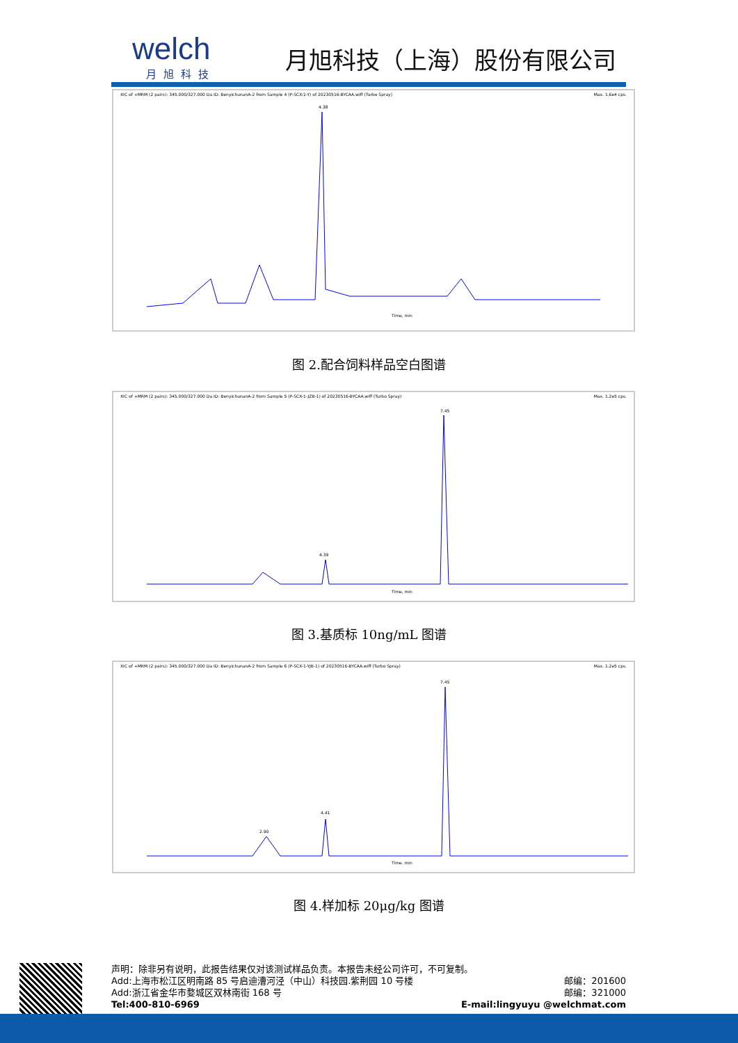welch
月旭科技
月旭科技（上海）股份有限公司
XIC of +MRM (2 pairs): 345.000/327.000 Da ID: BenyichunanA-2 from Sample 4 (P-SCX-1-Y) of 20230516-BYCAA.wiff (Turbo Spray) Max. 1.6e4 cps.
Time, min
4.38
图 2.配合饲料样品空白图谱
XIC of +MRM (2 pairs): 345.000/327.000 Da ID: BenyichunanA-2 from Sample 5 (P-SCX-1-JZB-1) of 20230516-BYCAA.wiff (Turbo Spray) Max. 1.2e5 cps.
Time, min
7.45
4.39
图 3.基质标 10ng/mL 图谱
XIC of +MRM (2 pairs): 345.000/327.000 Da ID: BenyichunanA-2 from Sample 6 (P-SCX-1-YJB-1) of 20230516-BYCAA.wiff (Turbo Spray) Max. 1.2e5 cps.
Time, min
7.45
4.41
2.90
图 4.样加标 20μg/kg 图谱
声明：除非另有说明，此报告结果仅对该测试样品负责。本报告未经公司许可，不可复制。
Add:上海市松江区明南路 85 号启迪漕河泾（中山）科技园.紫荆园 10 号楼 邮编：201600
Add:浙江省金华市婺城区双林南街 168 号 邮编：321000
Tel:400-810-6969 E-mail:lingyuyu @welchmat.com